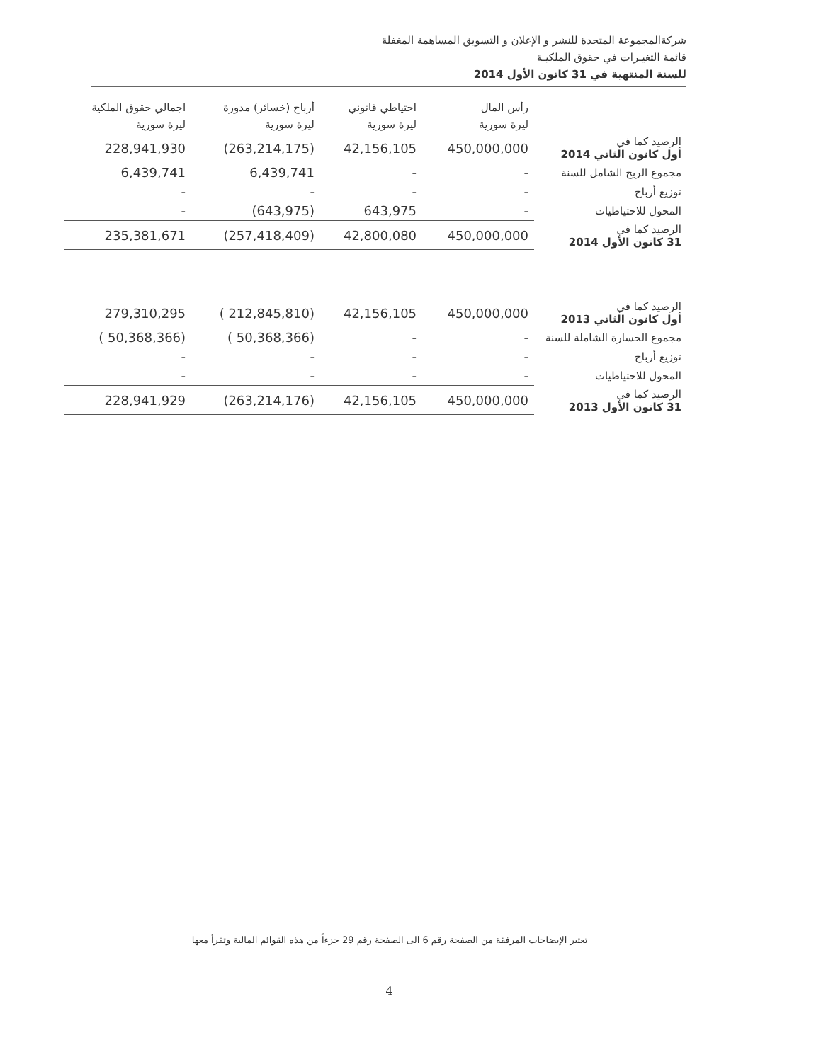شركةالمجموعة المتحدة للنشر و الإعلان و التسويق المساهمة المغفلة
قائمة التغيـرات في حقوق الملكيـة
للسنة المنتهية في 31 كانون الأول 2014
| اجمالي حقوق الملكية | أرباح (خسائر) مدورة | احتياطي قانوني | رأس المال | |
| --- | --- | --- | --- | --- |
| ليرة سورية | ليرة سورية | ليرة سورية | ليرة سورية | |
| 228,941,930 | (263,214,175) | 42,156,105 | 450,000,000 | الرصيد كما في أول كانون الثاني 2014 |
| 6,439,741 | 6,439,741 | - | - | مجموع الربح الشامل للسنة |
| - | - | - | - | توزيع أرباح |
| - | (643,975) | 643,975 | - | المحول للاحتياطيات |
| 235,381,671 | (257,418,409) | 42,800,080 | 450,000,000 | الرصيد كما في 31 كانون الأول 2014 |
| 279,310,295 | ( 212,845,810) | 42,156,105 | 450,000,000 | الرصيد كما في أول كانون الثاني 2013 |
| ( 50,368,366) | ( 50,368,366) | - | - | مجموع الخسارة الشاملة للسنة |
| - | - | - | - | توزيع أرباح |
| - | - | - | - | المحول للاحتياطيات |
| 228,941,929 | (263,214,176) | 42,156,105 | 450,000,000 | الرصيد كما في 31 كانون الأول 2013 |
تعتبر الإيضاحات المرفقة من الصفحة رقم 6 الى الصفحة رقم 29 جزءاً من هذه القوائم المالية وتقرأ معها
4